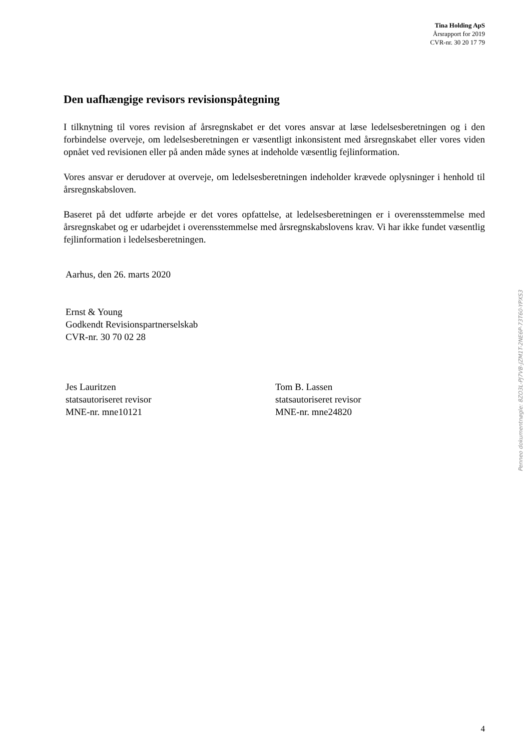Tina Holding ApS
Årsrapport for 2019
CVR-nr. 30 20 17 79
Den uafhængige revisors revisionspåtegning
I tilknytning til vores revision af årsregnskabet er det vores ansvar at læse ledelsesberetningen og i den forbindelse overveje, om ledelsesberetningen er væsentligt inkonsistent med årsregnskabet eller vores viden opnået ved revisionen eller på anden måde synes at indeholde væsentlig fejlinformation.
Vores ansvar er derudover at overveje, om ledelsesberetningen indeholder krævede oplysninger i henhold til årsregnskabsloven.
Baseret på det udførte arbejde er det vores opfattelse, at ledelsesberetningen er i overensstemmelse med årsregnskabet og er udarbejdet i overensstemmelse med årsregnskabslovens krav. Vi har ikke fundet væsentlig fejlinformation i ledelsesberetningen.
Aarhus, den 26. marts 2020
Ernst & Young
Godkendt Revisionspartnerselskab
CVR-nr. 30 70 02 28
Jes Lauritzen
statsautoriseret revisor
MNE-nr. mne10121
Tom B. Lassen
statsautoriseret revisor
MNE-nr. mne24820
Penneo dokumentnøgle: 8ZO3L-PJ7VB-JZM1T-2NE6P-73T60-YPXS3
4